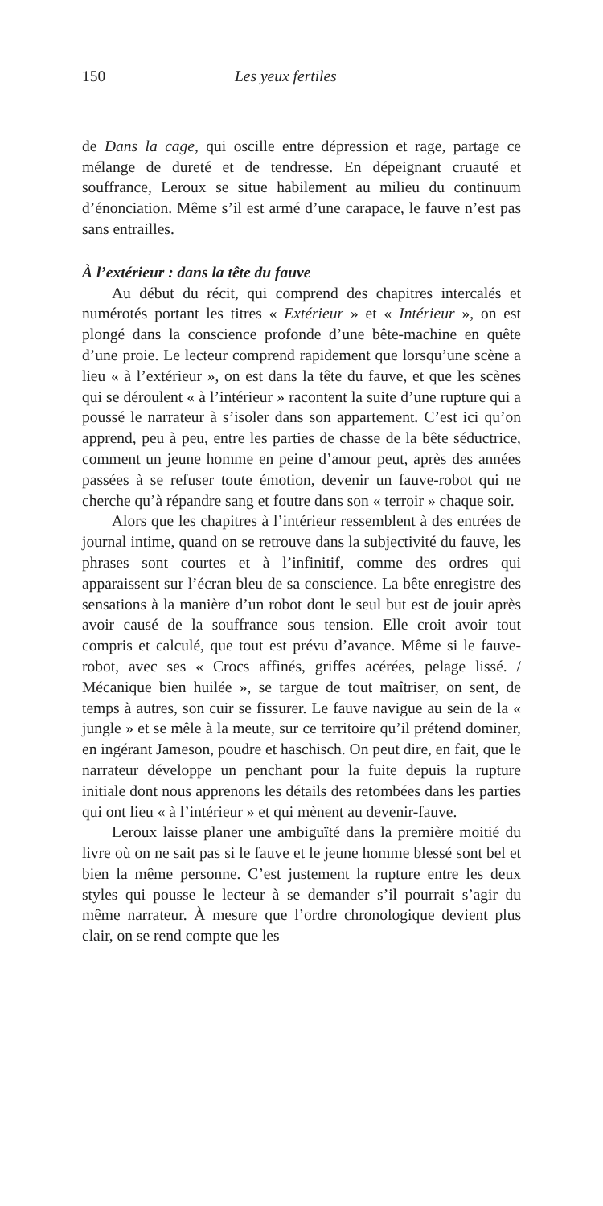150 Les yeux fertiles
de Dans la cage, qui oscille entre dépression et rage, partage ce mélange de dureté et de tendresse. En dépeignant cruauté et souffrance, Leroux se situe habilement au milieu du continuum d’énonciation. Même s’il est armé d’une carapace, le fauve n’est pas sans entrailles.
À l’extérieur : dans la tête du fauve
Au début du récit, qui comprend des chapitres intercalés et numérotés portant les titres « Extérieur » et « Intérieur », on est plongé dans la conscience profonde d’une bête-machine en quête d’une proie. Le lecteur comprend rapidement que lorsqu’une scène a lieu « à l’extérieur », on est dans la tête du fauve, et que les scènes qui se déroulent « à l’intérieur » racontent la suite d’une rupture qui a poussé le narrateur à s’isoler dans son appartement. C’est ici qu’on apprend, peu à peu, entre les parties de chasse de la bête séductrice, comment un jeune homme en peine d’amour peut, après des années passées à se refuser toute émotion, devenir un fauve-robot qui ne cherche qu’à répandre sang et foutre dans son « terroir » chaque soir.
Alors que les chapitres à l’intérieur ressemblent à des entrées de journal intime, quand on se retrouve dans la subjectivité du fauve, les phrases sont courtes et à l’infinitif, comme des ordres qui apparaissent sur l’écran bleu de sa conscience. La bête enregistre des sensations à la manière d’un robot dont le seul but est de jouir après avoir causé de la souffrance sous tension. Elle croit avoir tout compris et calculé, que tout est prévu d’avance. Même si le fauve-robot, avec ses « Crocs affinés, griffes acérées, pelage lissé. / Mécanique bien huilée », se targue de tout maîtriser, on sent, de temps à autres, son cuir se fissurer. Le fauve navigue au sein de la « jungle » et se mêle à la meute, sur ce territoire qu’il prétend dominer, en ingérant Jameson, poudre et haschisch. On peut dire, en fait, que le narrateur développe un penchant pour la fuite depuis la rupture initiale dont nous apprenons les détails des retombées dans les parties qui ont lieu « à l’intérieur » et qui mènent au devenir-fauve.
Leroux laisse planer une ambiguïté dans la première moitié du livre où on ne sait pas si le fauve et le jeune homme blessé sont bel et bien la même personne. C’est justement la rupture entre les deux styles qui pousse le lecteur à se demander s’il pourrait s’agir du même narrateur. À mesure que l’ordre chronologique devient plus clair, on se rend compte que les